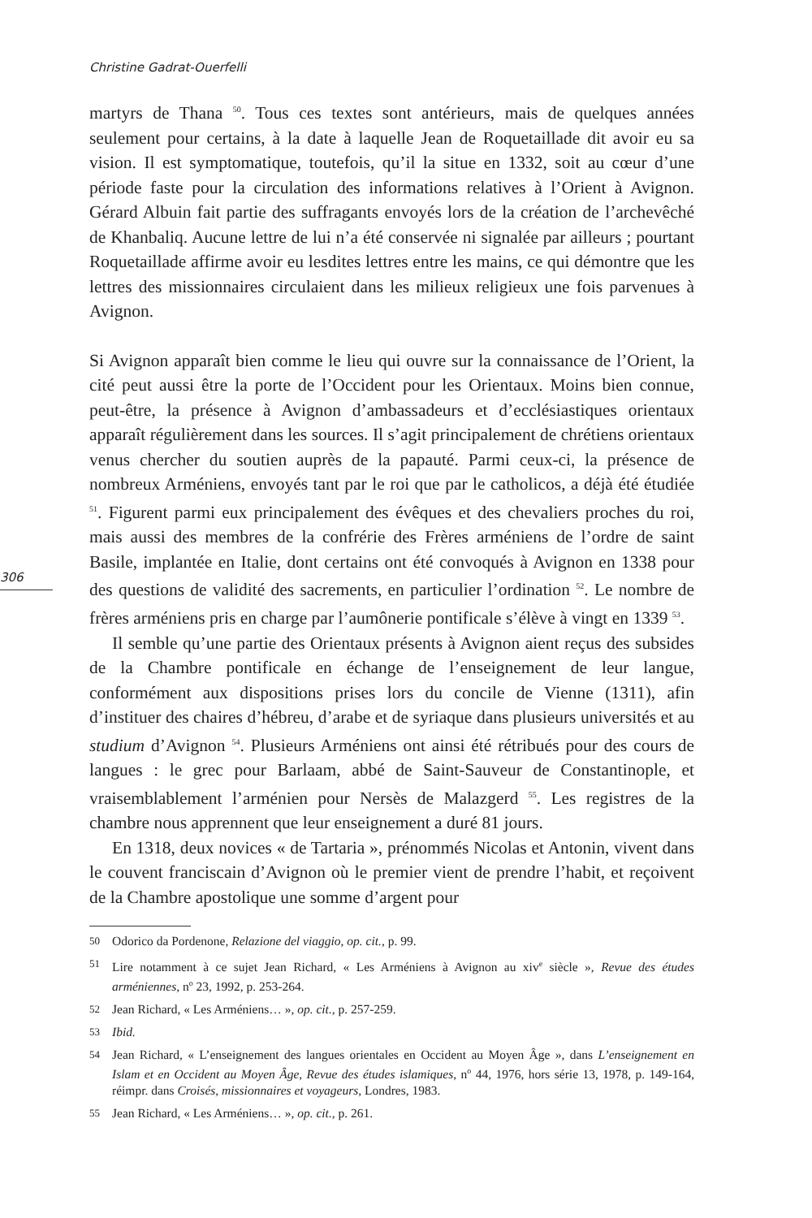Christine Gadrat-Ouerfelli
306
martyrs de Thana <sup>50</sup>. Tous ces textes sont antérieurs, mais de quelques années seulement pour certains, à la date à laquelle Jean de Roquetaillade dit avoir eu sa vision. Il est symptomatique, toutefois, qu’il la situe en 1332, soit au cœur d’une période faste pour la circulation des informations relatives à l’Orient à Avignon. Gérard Albuin fait partie des suffragants envoyés lors de la création de l’archevêché de Khanbaliq. Aucune lettre de lui n’a été conservée ni signalée par ailleurs ; pourtant Roquetaillade affirme avoir eu lesdites lettres entre les mains, ce qui démontre que les lettres des missionnaires circulaient dans les milieux religieux une fois parvenues à Avignon.
Si Avignon apparaît bien comme le lieu qui ouvre sur la connaissance de l’Orient, la cité peut aussi être la porte de l’Occident pour les Orientaux. Moins bien connue, peut-être, la présence à Avignon d’ambassadeurs et d’ecclésiastiques orientaux apparaît régulièrement dans les sources. Il s’agit principalement de chrétiens orientaux venus chercher du soutien auprès de la papauté. Parmi ceux-ci, la présence de nombreux Arméniens, envoyés tant par le roi que par le catholicos, a déjà été étudiée <sup>51</sup>. Figurent parmi eux principalement des évêques et des chevaliers proches du roi, mais aussi des membres de la confrérie des Frères arméniens de l’ordre de saint Basile, implantée en Italie, dont certains ont été convoqués à Avignon en 1338 pour des questions de validité des sacrements, en particulier l’ordination <sup>52</sup>. Le nombre de frères arméniens pris en charge par l’aumônerie pontificale s’élève à vingt en 1339 <sup>53</sup>.
Il semble qu’une partie des Orientaux présents à Avignon aient reçus des subsides de la Chambre pontificale en échange de l’enseignement de leur langue, conformément aux dispositions prises lors du concile de Vienne (1311), afin d’instituer des chaires d’hébreu, d’arabe et de syriaque dans plusieurs universités et au studium d’Avignon <sup>54</sup>. Plusieurs Arméniens ont ainsi été rétribués pour des cours de langues : le grec pour Barlaam, abbé de Saint-Sauveur de Constantinople, et vraisemblablement l’arménien pour Nersès de Malazgerd <sup>55</sup>. Les registres de la chambre nous apprennent que leur enseignement a duré 81 jours.
En 1318, deux novices « de Tartaria », prénommés Nicolas et Antonin, vivent dans le couvent franciscain d’Avignon où le premier vient de prendre l’habit, et reçoivent de la Chambre apostolique une somme d’argent pour
50 Odorico da Pordenone, Relazione del viaggio, op. cit., p. 99.
51 Lire notamment à ce sujet Jean Richard, « Les Arméniens à Avignon au xiv<sup>e</sup> siècle », Revue des études arméniennes, n<sup>o</sup> 23, 1992, p. 253-264.
52 Jean Richard, « Les Arméniens… », op. cit., p. 257-259.
53 Ibid.
54 Jean Richard, « L’enseignement des langues orientales en Occident au Moyen Âge », dans L’enseignement en Islam et en Occident au Moyen Âge, Revue des études islamiques, n<sup>o</sup> 44, 1976, hors série 13, 1978, p. 149-164, réimpr. dans Croisés, missionnaires et voyageurs, Londres, 1983.
55 Jean Richard, « Les Arméniens… », op. cit., p. 261.